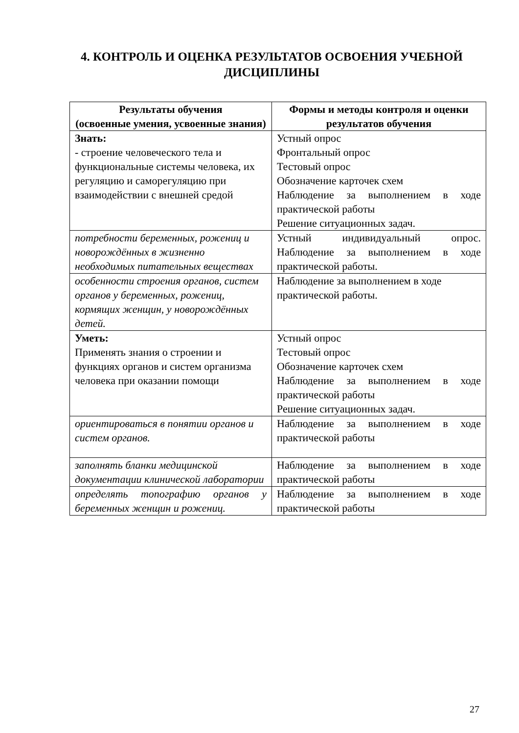4. КОНТРОЛЬ И ОЦЕНКА РЕЗУЛЬТАТОВ ОСВОЕНИЯ УЧЕБНОЙ ДИСЦИПЛИНЫ
| Результаты обучения (освоенные умения, усвоенные знания) | Формы и методы контроля и оценки результатов обучения |
| --- | --- |
| Знать: - строение человеческого тела и функциональные системы человека, их регуляцию и саморегуляцию при взаимодействии с внешней средой | Устный опрос Фронтальный опрос Тестовый опрос Обозначение карточек схем Наблюдение за выполнением в ходе практической работы Решение ситуационных задач. |
| потребности беременных, рожениц и новорождённых в жизненно необходимых питательных веществах | Устный индивидуальный опрос. Наблюдение за выполнением в ходе практической работы. |
| особенности строения органов, систем органов у беременных, рожениц, кормящих женщин, у новорождённых детей. | Наблюдение за выполнением в ходе практической работы. |
| Уметь: Применять знания о строении и функциях органов и систем организма человека при оказании помощи | Устный опрос Тестовый опрос Обозначение карточек схем Наблюдение за выполнением в ходе практической работы Решение ситуационных задач. |
| ориентироваться в понятии органов и систем органов. | Наблюдение за выполнением в ходе практической работы |
| заполнять бланки медицинской документации клинической лаборатории | Наблюдение за выполнением в ходе практической работы |
| определять топографию органов у беременных женщин и рожениц. | Наблюдение за выполнением в ходе практической работы |
27